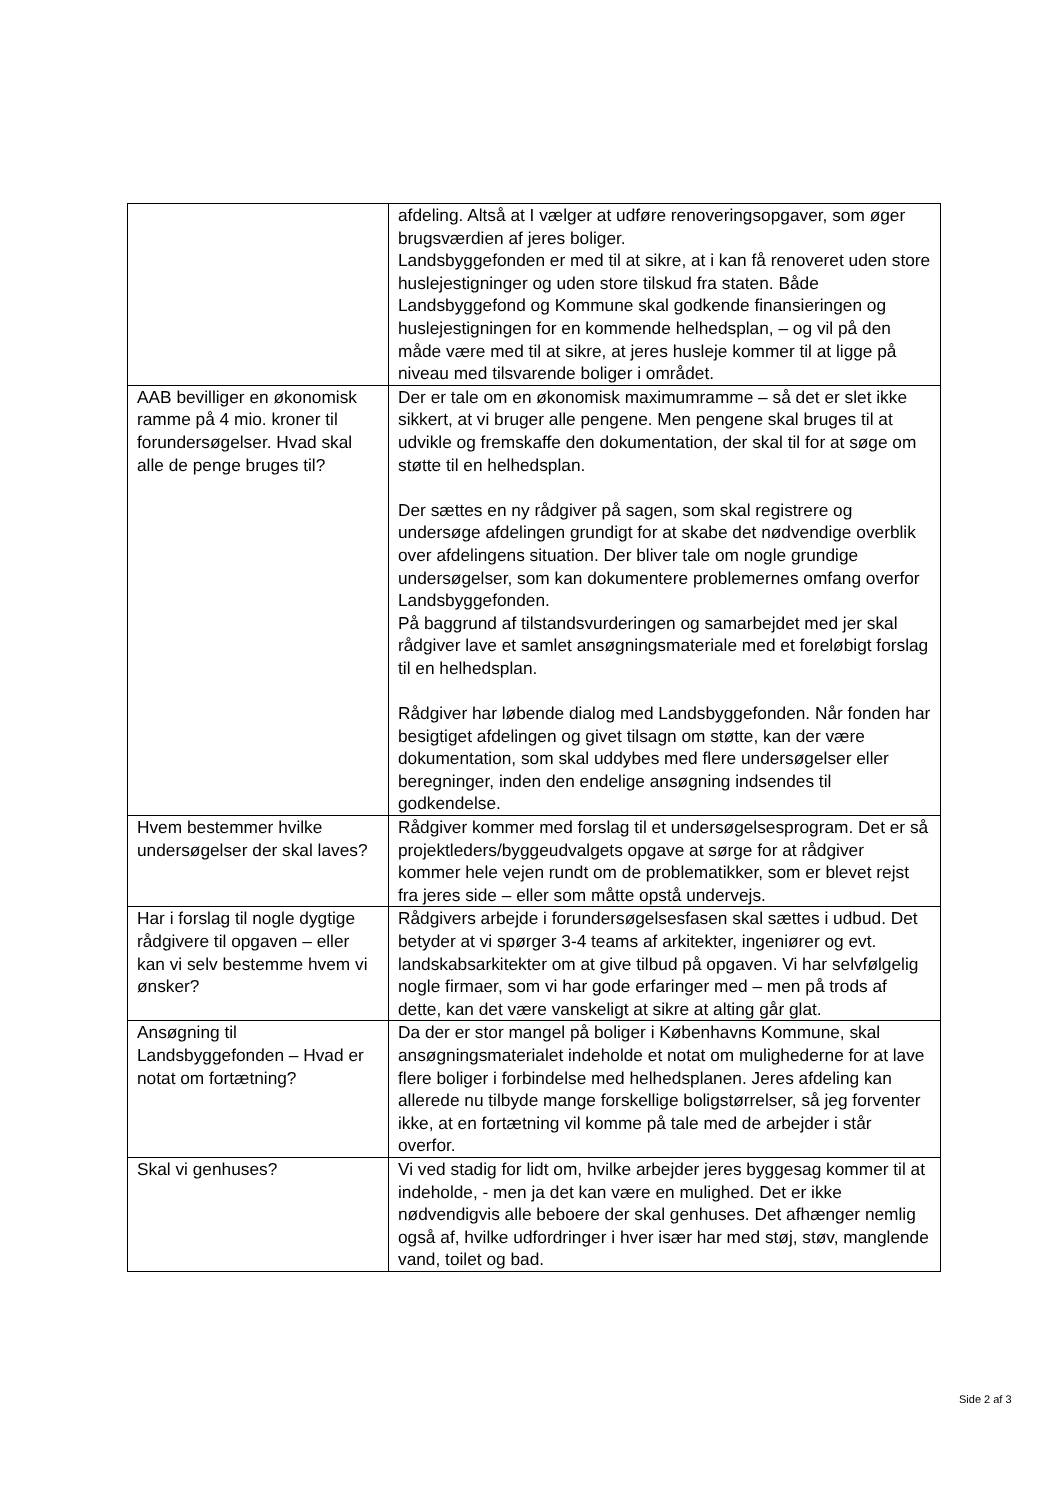| | afdeling. Altså at I vælger at udføre renoveringsopgaver, som øger brugsværdien af jeres boliger. Landsbyggefonden er med til at sikre, at i kan få renoveret uden store huslejestigninger og uden store tilskud fra staten. Både Landsbyggefond og Kommune skal godkende finansieringen og huslejestigningen for en kommende helhedsplan, – og vil på den måde være med til at sikre, at jeres husleje kommer til at ligge på niveau med tilsvarende boliger i området. |
| AAB bevilliger en økonomisk ramme på 4 mio. kroner til forundersøgelser. Hvad skal alle de penge bruges til? | Der er tale om en økonomisk maximumramme – så det er slet ikke sikkert, at vi bruger alle pengene. Men pengene skal bruges til at udvikle og fremskaffe den dokumentation, der skal til for at søge om støtte til en helhedsplan. Der sættes en ny rådgiver på sagen, som skal registrere og undersøge afdelingen grundigt for at skabe det nødvendige overblik over afdelingens situation. Der bliver tale om nogle grundige undersøgelser, som kan dokumentere problemernes omfang overfor Landsbyggefonden. På baggrund af tilstandsvurderingen og samarbejdet med jer skal rådgiver lave et samlet ansøgningsmateriale med et foreløbigt forslag til en helhedsplan. Rådgiver har løbende dialog med Landsbyggefonden. Når fonden har besigtiget afdelingen og givet tilsagn om støtte, kan der være dokumentation, som skal uddybes med flere undersøgelser eller beregninger, inden den endelige ansøgning indsendes til godkendelse. |
| Hvem bestemmer hvilke undersøgelser der skal laves? | Rådgiver kommer med forslag til et undersøgelsesprogram. Det er så projektleders/byggeudvalgets opgave at sørge for at rådgiver kommer hele vejen rundt om de problematikker, som er blevet rejst fra jeres side – eller som måtte opstå undervejs. |
| Har i forslag til nogle dygtige rådgivere til opgaven – eller kan vi selv bestemme hvem vi ønsker? | Rådgivers arbejde i forundersøgelsesfasen skal sættes i udbud. Det betyder at vi spørger 3-4 teams af arkitekter, ingeniører og evt. landskabsarkitekter om at give tilbud på opgaven. Vi har selvfølgelig nogle firmaer, som vi har gode erfaringer med – men på trods af dette, kan det være vanskeligt at sikre at alting går glat. |
| Ansøgning til Landsbyggefonden – Hvad er notat om fortætning? | Da der er stor mangel på boliger i Københavns Kommune, skal ansøgningsmaterialet indeholde et notat om mulighederne for at lave flere boliger i forbindelse med helhedsplanen. Jeres afdeling kan allerede nu tilbyde mange forskellige boligstørrelser, så jeg forventer ikke, at en fortætning vil komme på tale med de arbejder i står overfor. |
| Skal vi genhuses? | Vi ved stadig for lidt om, hvilke arbejder jeres byggesag kommer til at indeholde, - men ja det kan være en mulighed. Det er ikke nødvendigvis alle beboere der skal genhuses. Det afhænger nemlig også af, hvilke udfordringer i hver især har med støj, støv, manglende vand, toilet og bad. |
Side 2 af 3